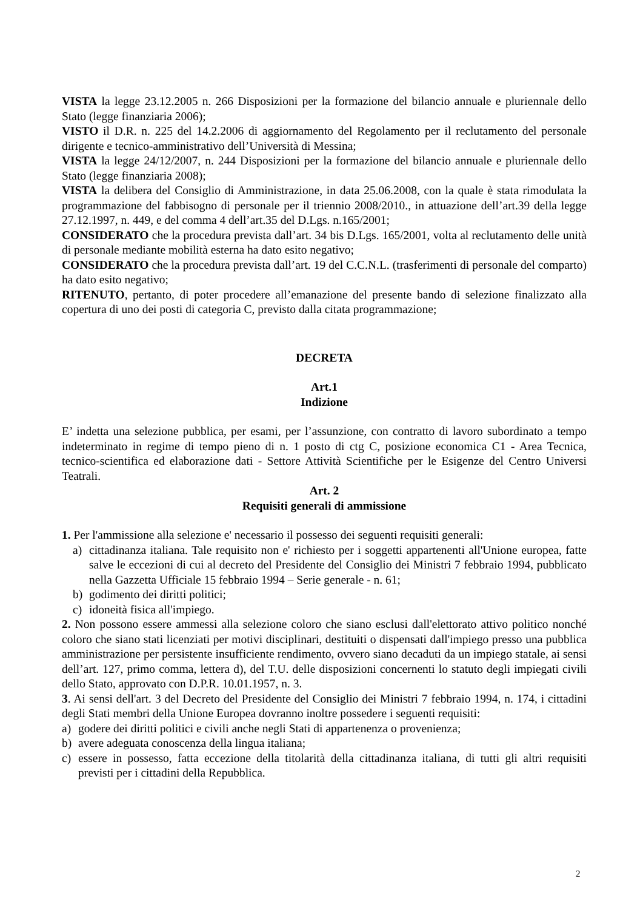VISTA la legge 23.12.2005 n. 266 Disposizioni per la formazione del bilancio annuale e pluriennale dello Stato (legge finanziaria 2006);
VISTO il D.R. n. 225 del 14.2.2006 di aggiornamento del Regolamento per il reclutamento del personale dirigente e tecnico-amministrativo dell’Università di Messina;
VISTA la legge 24/12/2007, n. 244 Disposizioni per la formazione del bilancio annuale e pluriennale dello Stato (legge finanziaria 2008);
VISTA la delibera del Consiglio di Amministrazione, in data 25.06.2008, con la quale è stata rimodulata la programmazione del fabbisogno di personale per il triennio 2008/2010., in attuazione dell’art.39 della legge 27.12.1997, n. 449, e del comma 4 dell’art.35 del D.Lgs. n.165/2001;
CONSIDERATO che la procedura prevista dall’art. 34 bis D.Lgs. 165/2001, volta al reclutamento delle unità di personale mediante mobilità esterna ha dato esito negativo;
CONSIDERATO che la procedura prevista dall’art. 19 del C.C.N.L. (trasferimenti di personale del comparto) ha dato esito negativo;
RITENUTO, pertanto, di poter procedere all’emanazione del presente bando di selezione finalizzato alla copertura di uno dei posti di categoria C, previsto dalla citata programmazione;
DECRETA
Art.1
Indizione
E’ indetta una selezione pubblica, per esami, per l’assunzione, con contratto di lavoro subordinato a tempo indeterminato in regime di tempo pieno di n. 1 posto di ctg C, posizione economica C1 - Area Tecnica, tecnico-scientifica ed elaborazione dati - Settore Attività Scientifiche per le Esigenze del Centro Universi Teatrali.
Art. 2
Requisiti generali di ammissione
1. Per l'ammissione alla selezione e' necessario il possesso dei seguenti requisiti generali:
a) cittadinanza italiana. Tale requisito non e' richiesto per i soggetti appartenenti all'Unione europea, fatte salve le eccezioni di cui al decreto del Presidente del Consiglio dei Ministri 7 febbraio 1994, pubblicato nella Gazzetta Ufficiale 15 febbraio 1994 – Serie generale - n. 61;
b) godimento dei diritti politici;
c) idoneità fisica all'impiego.
2. Non possono essere ammessi alla selezione coloro che siano esclusi dall'elettorato attivo politico nonché coloro che siano stati licenziati per motivi disciplinari, destituiti o dispensati dall'impiego presso una pubblica amministrazione per persistente insufficiente rendimento, ovvero siano decaduti da un impiego statale, ai sensi dell’art. 127, primo comma, lettera d), del T.U. delle disposizioni concernenti lo statuto degli impiegati civili dello Stato, approvato con D.P.R. 10.01.1957, n. 3.
3. Ai sensi dell'art. 3 del Decreto del Presidente del Consiglio dei Ministri 7 febbraio 1994, n. 174, i cittadini degli Stati membri della Unione Europea dovranno inoltre possedere i seguenti requisiti:
a) godere dei diritti politici e civili anche negli Stati di appartenenza o provenienza;
b) avere adeguata conoscenza della lingua italiana;
c) essere in possesso, fatta eccezione della titolarità della cittadinanza italiana, di tutti gli altri requisiti previsti per i cittadini della Repubblica.
2